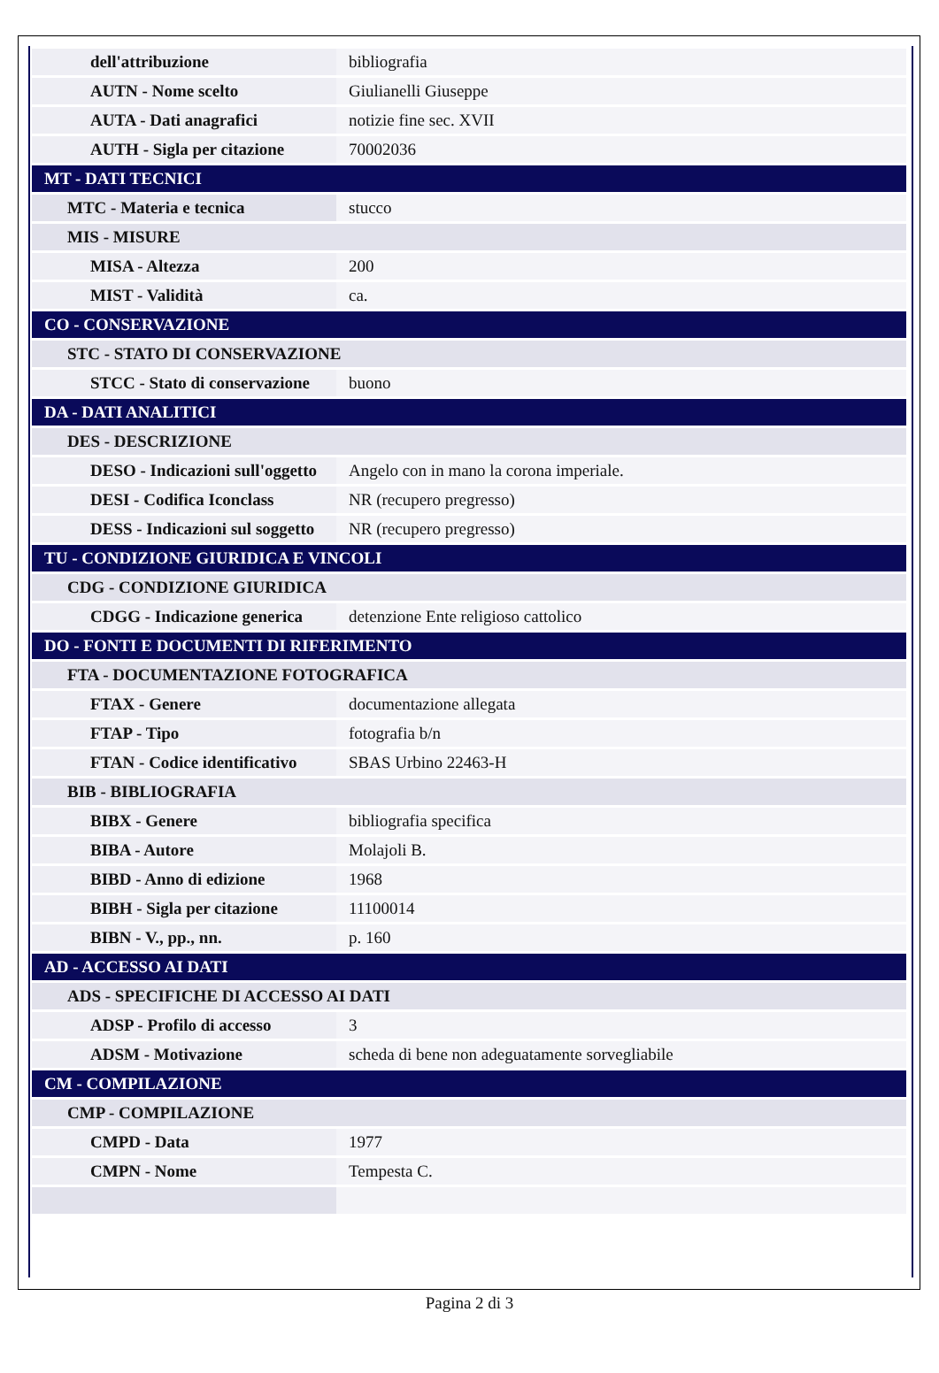| dell'attribuzione | bibliografia |
| AUTN - Nome scelto | Giulianelli Giuseppe |
| AUTA - Dati anagrafici | notizie fine sec. XVII |
| AUTH - Sigla per citazione | 70002036 |
| MT - DATI TECNICI | |
| MTC - Materia e tecnica | stucco |
| MIS - MISURE | |
| MISA - Altezza | 200 |
| MIST - Validità | ca. |
| CO - CONSERVAZIONE | |
| STC - STATO DI CONSERVAZIONE | |
| STCC - Stato di conservazione | buono |
| DA - DATI ANALITICI | |
| DES - DESCRIZIONE | |
| DESO - Indicazioni sull'oggetto | Angelo con in mano la corona imperiale. |
| DESI - Codifica Iconclass | NR (recupero pregresso) |
| DESS - Indicazioni sul soggetto | NR (recupero pregresso) |
| TU - CONDIZIONE GIURIDICA E VINCOLI | |
| CDG - CONDIZIONE GIURIDICA | |
| CDGG - Indicazione generica | detenzione Ente religioso cattolico |
| DO - FONTI E DOCUMENTI DI RIFERIMENTO | |
| FTA - DOCUMENTAZIONE FOTOGRAFICA | |
| FTAX - Genere | documentazione allegata |
| FTAP - Tipo | fotografia b/n |
| FTAN - Codice identificativo | SBAS Urbino 22463-H |
| BIB - BIBLIOGRAFIA | |
| BIBX - Genere | bibliografia specifica |
| BIBA - Autore | Molajoli B. |
| BIBD - Anno di edizione | 1968 |
| BIBH - Sigla per citazione | 11100014 |
| BIBN - V., pp., nn. | p. 160 |
| AD - ACCESSO AI DATI | |
| ADS - SPECIFICHE DI ACCESSO AI DATI | |
| ADSP - Profilo di accesso | 3 |
| ADSM - Motivazione | scheda di bene non adeguatamente sorvegliabile |
| CM - COMPILAZIONE | |
| CMP - COMPILAZIONE | |
| CMPD - Data | 1977 |
| CMPN - Nome | Tempesta C. |
Pagina 2 di 3